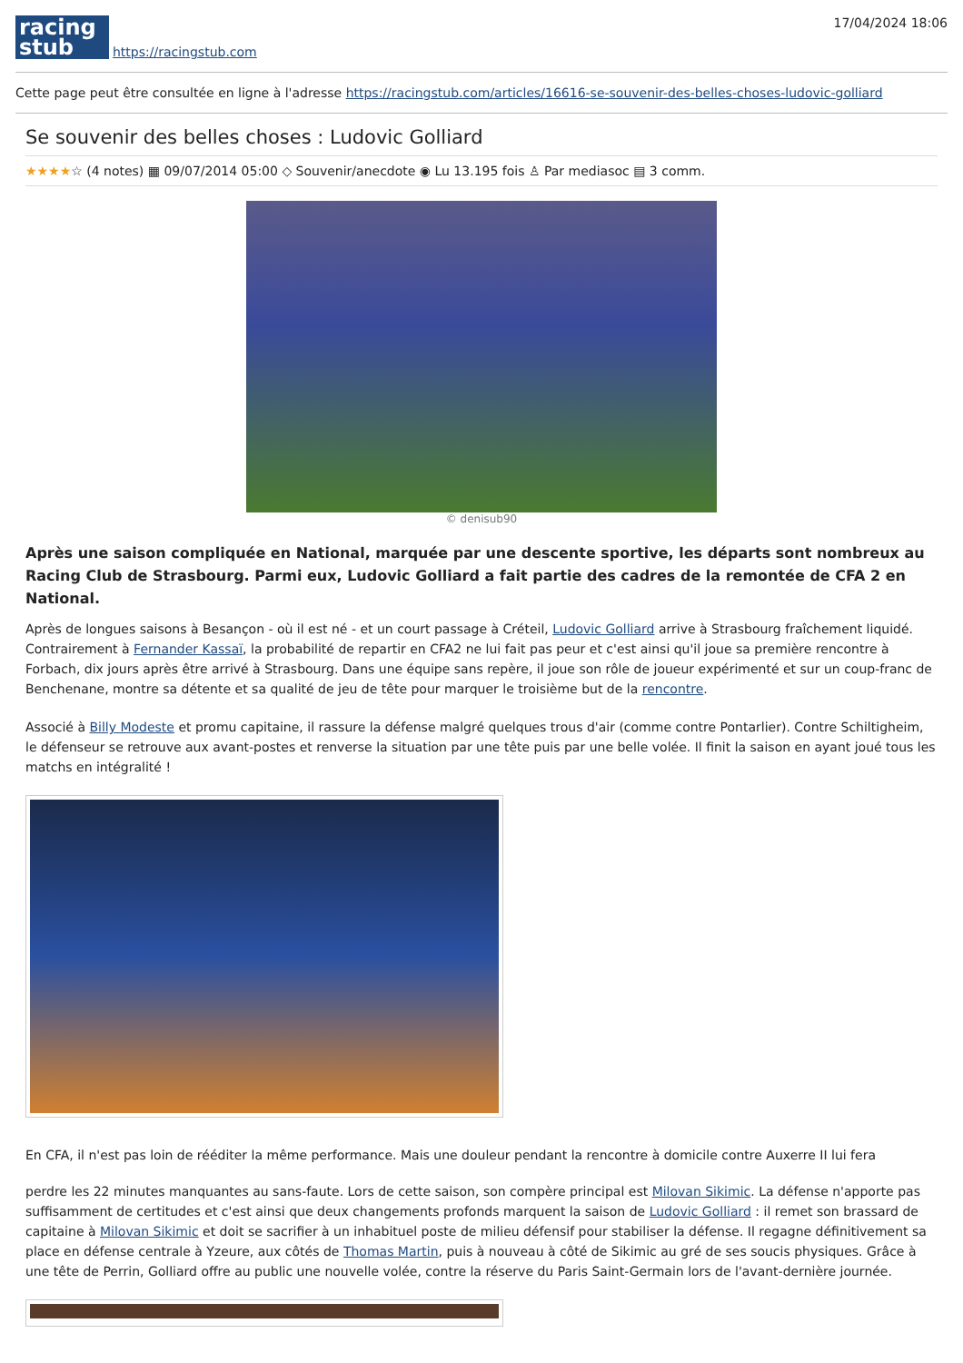racing
stub
https://racingstub.com
17/04/2024 18:06
Cette page peut être consultée en ligne à l'adresse https://racingstub.com/articles/16616-se-souvenir-des-belles-choses-ludovic-golliard
Se souvenir des belles choses : Ludovic Golliard
★★★★☆ (4 notes) ▦ 09/07/2014 05:00 ◇ Souvenir/anecdote ◉ Lu 13.195 fois ♙ Par mediasoc ▤ 3 comm.
© denisub90
Après une saison compliquée en National, marquée par une descente sportive, les départs sont nombreux au Racing Club de Strasbourg. Parmi eux, Ludovic Golliard a fait partie des cadres de la remontée de CFA 2 en National.
Après de longues saisons à Besançon - où il est né - et un court passage à Créteil, Ludovic Golliard arrive à Strasbourg fraîchement liquidé. Contrairement à Fernander Kassaï, la probabilité de repartir en CFA2 ne lui fait pas peur et c'est ainsi qu'il joue sa première rencontre à Forbach, dix jours après être arrivé à Strasbourg. Dans une équipe sans repère, il joue son rôle de joueur expérimenté et sur un coup-franc de Benchenane, montre sa détente et sa qualité de jeu de tête pour marquer le troisième but de la rencontre.
Associé à Billy Modeste et promu capitaine, il rassure la défense malgré quelques trous d'air (comme contre Pontarlier). Contre Schiltigheim, le défenseur se retrouve aux avant-postes et renverse la situation par une tête puis par une belle volée. Il finit la saison en ayant joué tous les matchs en intégralité !
En CFA, il n'est pas loin de rééditer la même performance. Mais une douleur pendant la rencontre à domicile contre Auxerre II lui fera
perdre les 22 minutes manquantes au sans-faute. Lors de cette saison, son compère principal est Milovan Sikimic. La défense n'apporte pas suffisamment de certitudes et c'est ainsi que deux changements profonds marquent la saison de Ludovic Golliard : il remet son brassard de capitaine à Milovan Sikimic et doit se sacrifier à un inhabituel poste de milieu défensif pour stabiliser la défense. Il regagne définitivement sa place en défense centrale à Yzeure, aux côtés de Thomas Martin, puis à nouveau à côté de Sikimic au gré de ses soucis physiques. Grâce à une tête de Perrin, Golliard offre au public une nouvelle volée, contre la réserve du Paris Saint-Germain lors de l'avant-dernière journée.